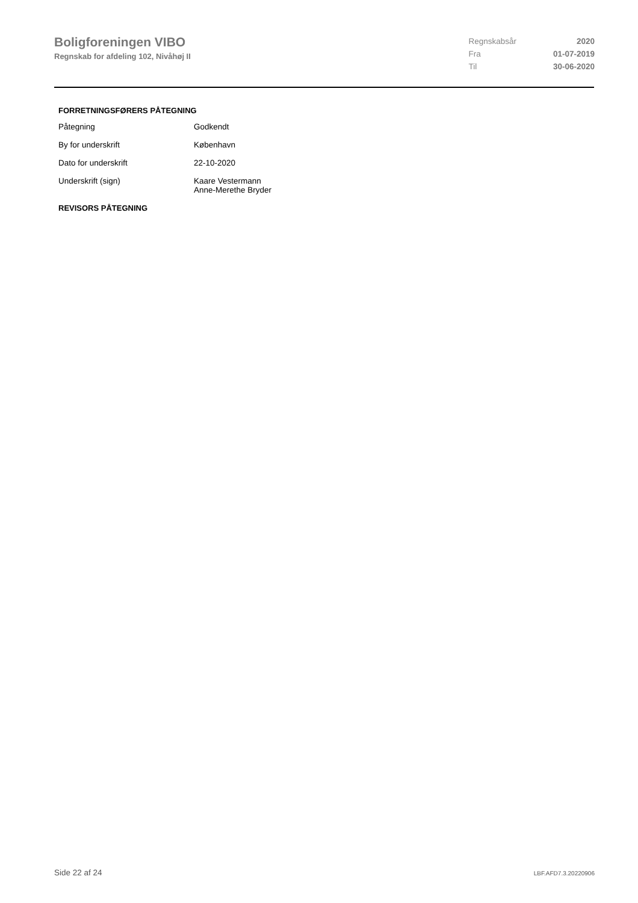Boligforeningen VIBO
Regnskab for afdeling 102, Nivåhøj II
| Regnskabsår | 2020 |
| Fra | 01-07-2019 |
| Til | 30-06-2020 |
FORRETNINGSFØRERS PÅTEGNING
| Påtegning | Godkendt |
| By for underskrift | København |
| Dato for underskrift | 22-10-2020 |
| Underskrift (sign) | Kaare Vestermann Anne-Merethe Bryder |
REVISORS PÅTEGNING
Side 22 af 24 LBF.AFD7.3.20220906